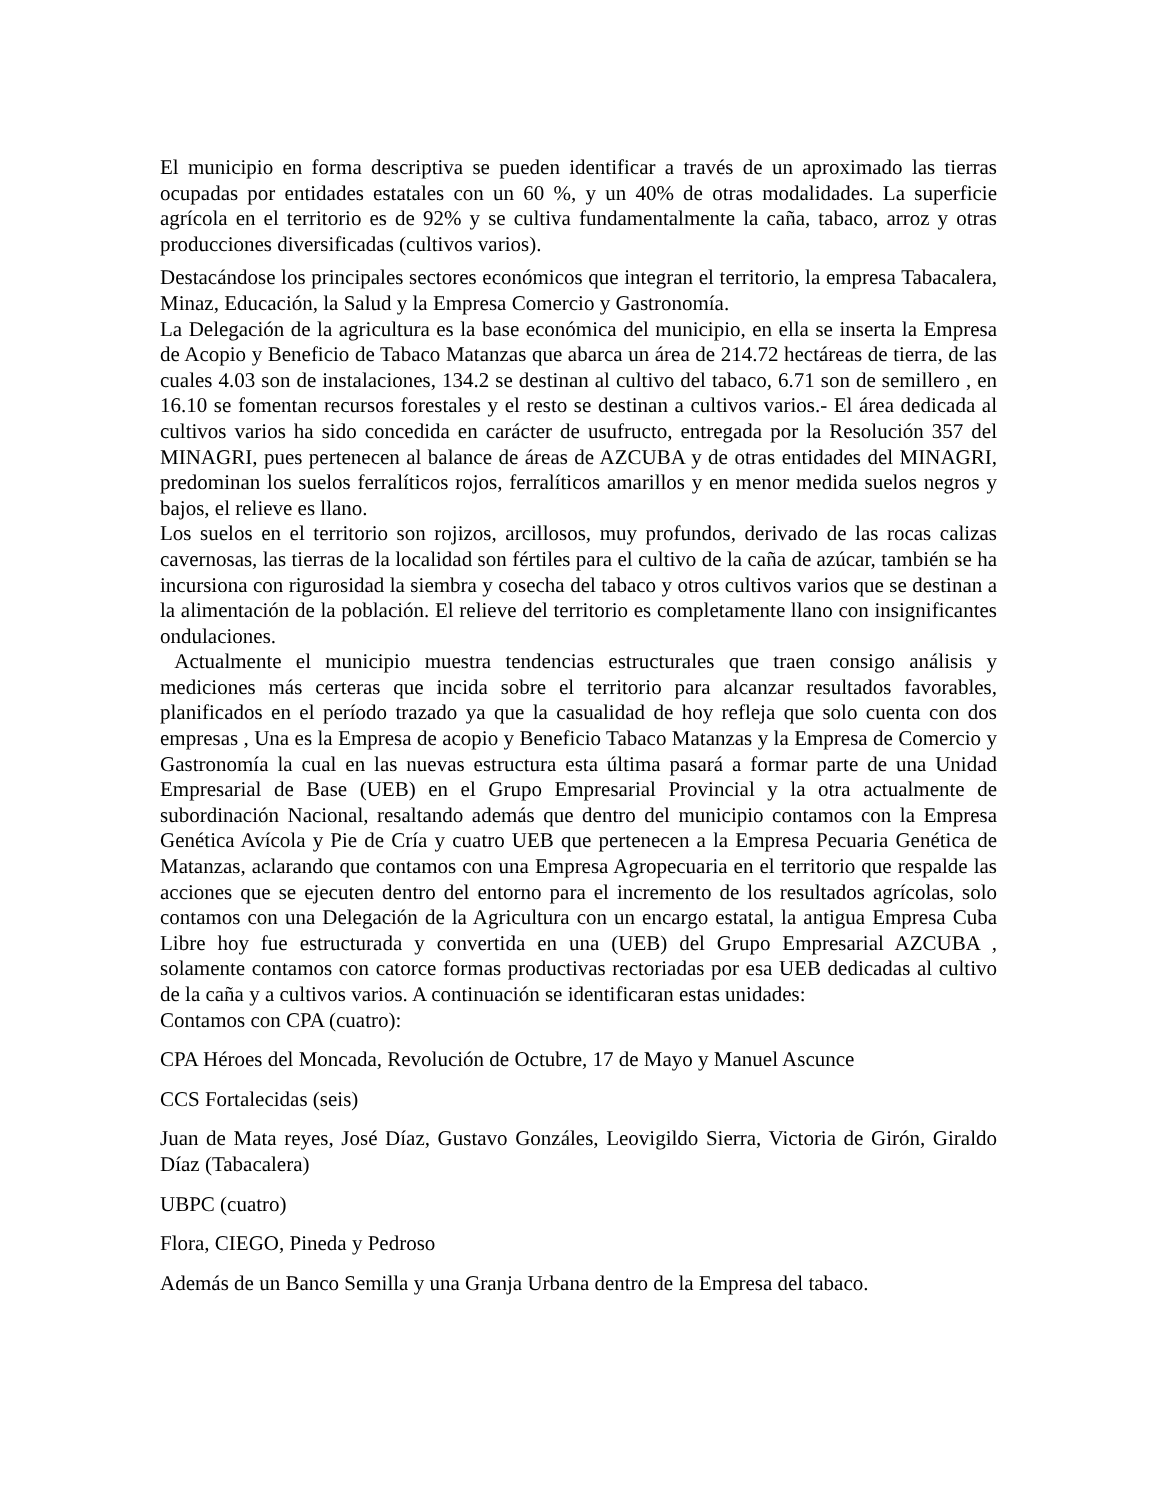El municipio en forma descriptiva se pueden identificar a través de un aproximado las tierras ocupadas por entidades estatales con un 60 %, y un 40% de otras modalidades. La superficie agrícola en el territorio es de 92% y se cultiva fundamentalmente la caña, tabaco, arroz y otras producciones diversificadas (cultivos varios).
Destacándose los principales sectores económicos que integran el territorio, la empresa Tabacalera, Minaz, Educación, la Salud y la Empresa Comercio y Gastronomía.
La Delegación de la agricultura es la base económica del municipio, en ella se inserta la Empresa de Acopio y Beneficio de Tabaco Matanzas que abarca un área de 214.72 hectáreas de tierra, de las cuales 4.03 son de instalaciones, 134.2 se destinan al cultivo del tabaco, 6.71 son de semillero , en 16.10 se fomentan recursos forestales y el resto se destinan a cultivos varios.- El área dedicada al cultivos varios ha sido concedida en carácter de usufructo, entregada por la Resolución 357 del MINAGRI, pues pertenecen al balance de áreas de AZCUBA y de otras entidades del MINAGRI, predominan los suelos ferralíticos rojos, ferralíticos amarillos y en menor medida suelos negros y bajos, el relieve es llano.
Los suelos en el territorio son rojizos, arcillosos, muy profundos, derivado de las rocas calizas cavernosas, las tierras de la localidad son fértiles para el cultivo de la caña de azúcar, también se ha incursiona con rigurosidad la siembra y cosecha del tabaco y otros cultivos varios que se destinan a la alimentación de la población. El relieve del territorio es completamente llano con insignificantes ondulaciones.
Actualmente el municipio muestra tendencias estructurales que traen consigo análisis y mediciones más certeras que incida sobre el territorio para alcanzar resultados favorables, planificados en el período trazado ya que la casualidad de hoy refleja que solo cuenta con dos empresas , Una es la Empresa de acopio y Beneficio Tabaco Matanzas y la Empresa de Comercio y Gastronomía la cual en las nuevas estructura esta última pasará a formar parte de una Unidad Empresarial de Base (UEB) en el Grupo Empresarial Provincial y la otra actualmente de subordinación Nacional, resaltando además que dentro del municipio contamos con la Empresa Genética Avícola y Pie de Cría y cuatro UEB que pertenecen a la Empresa Pecuaria Genética de Matanzas, aclarando que contamos con una Empresa Agropecuaria en el territorio que respalde las acciones que se ejecuten dentro del entorno para el incremento de los resultados agrícolas, solo contamos con una Delegación de la Agricultura con un encargo estatal, la antigua Empresa Cuba Libre hoy fue estructurada y convertida en una (UEB) del Grupo Empresarial AZCUBA , solamente contamos con catorce formas productivas rectoriadas por esa UEB dedicadas al cultivo de la caña y a cultivos varios. A continuación se identificaran estas unidades:
Contamos con CPA (cuatro):
CPA Héroes del Moncada, Revolución de Octubre, 17 de Mayo y Manuel Ascunce
CCS Fortalecidas (seis)
Juan de Mata reyes, José Díaz, Gustavo Gonzáles, Leovigildo Sierra, Victoria de Girón, Giraldo Díaz (Tabacalera)
UBPC (cuatro)
Flora, CIEGO, Pineda y Pedroso
Además de un Banco Semilla y una Granja Urbana dentro de la Empresa del tabaco.